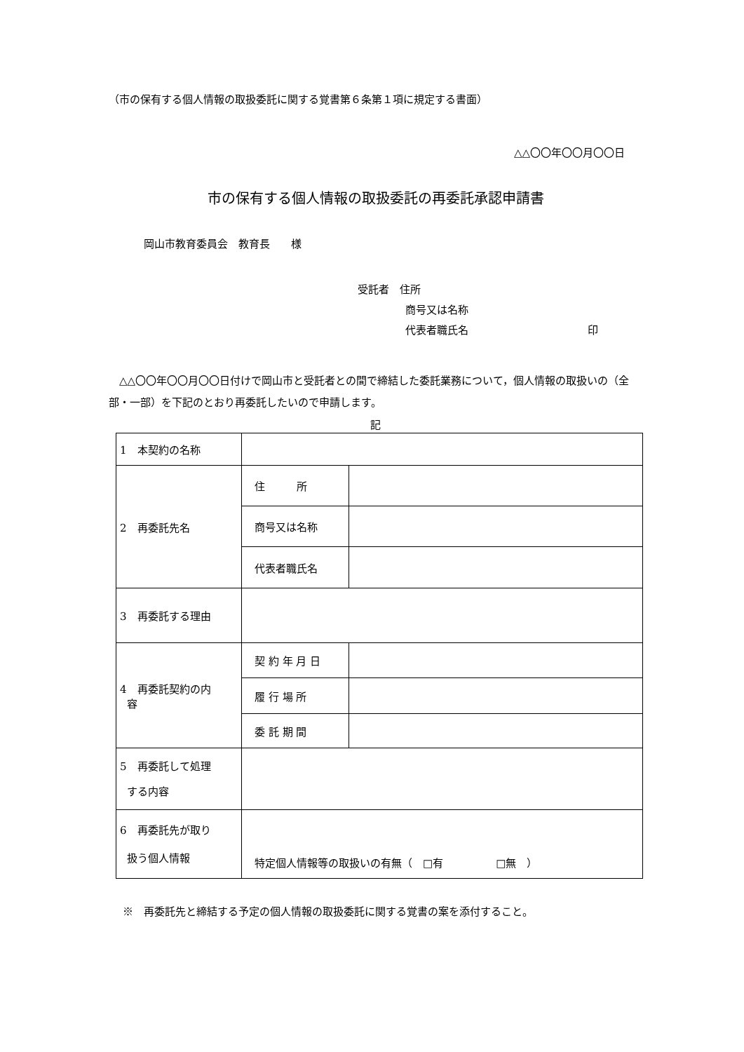（市の保有する個人情報の取扱委託に関する覚書第６条第１項に規定する書面）
△△〇〇年〇〇月〇〇日
市の保有する個人情報の取扱委託の再委託承認申請書
岡山市教育委員会　教育長　　様
受託者　住所
商号又は名称
代表者職氏名 印
△△〇〇年〇〇月〇〇日付けで岡山市と受託者との間で締結した委託業務について，個人情報の取扱いの（全部・一部）を下記のとおり再委託したいので申請します。
記
| 1 本契約の名称 | | |
| 2 再委託先名 | 住 所 | |
| | 商号又は名称 | |
| | 代表者職氏名 | |
| 3 再委託する理由 | | |
| 4 再委託契約の内 容 | 契 約 年 月 日 | |
| | 履 行 場 所 | |
| | 委 託 期 間 | |
| 5 再委託して処理 する内容 | | |
| 6 再委託先が取り 扱う個人情報 | 特定個人情報等の取扱いの有無（ □有 □無 ） | |
※　再委託先と締結する予定の個人情報の取扱委託に関する覚書の案を添付すること。